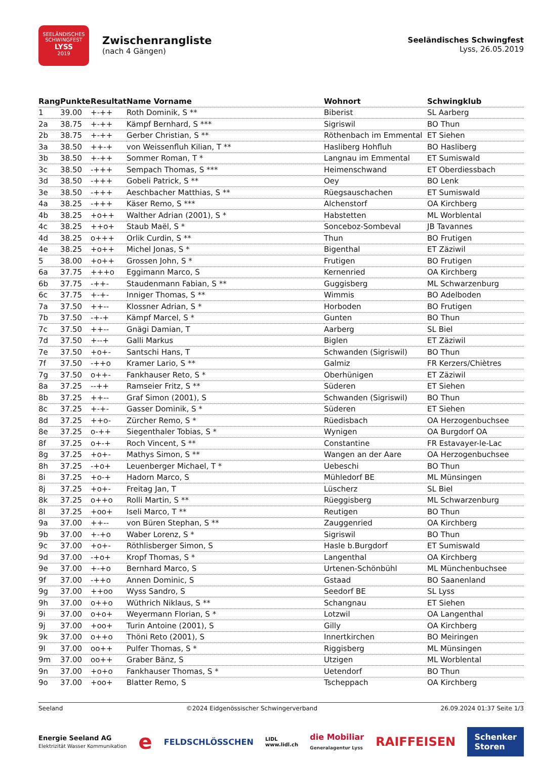SEELÄNDISCHES SCHWINGFEST
LYSS
2019
Zwischenrangliste
(nach 4 Gängen)
Seeländisches Schwingfest
Lyss, 26.05.2019
| Rang | Punkte | Resultat | Name Vorname | Wohnort | Schwingklub |
| --- | --- | --- | --- | --- | --- |
| 1 | 39.00 | +-++ | Roth Dominik, S ** | Biberist | SL Aarberg |
| 2a | 38.75 | +-++ | Kämpf Bernhard, S *** | Sigriswil | BO Thun |
| 2b | 38.75 | +-++ | Gerber Christian, S ** | Röthenbach im Emmental | ET Siehen |
| 3a | 38.50 | ++-+ | von Weissenfluh Kilian, T ** | Hasliberg Hohfluh | BO Hasliberg |
| 3b | 38.50 | +-++ | Sommer Roman, T * | Langnau im Emmental | ET Sumiswald |
| 3c | 38.50 | -+++ | Sempach Thomas, S *** | Heimenschwand | ET Oberdiessbach |
| 3d | 38.50 | -+++ | Gobeli Patrick, S ** | Oey | BO Lenk |
| 3e | 38.50 | -+++ | Aeschbacher Matthias, S ** | Rüegsauschachen | ET Sumiswald |
| 4a | 38.25 | -+++ | Käser Remo, S *** | Alchenstorf | OA Kirchberg |
| 4b | 38.25 | +o++ | Walther Adrian (2001), S * | Habstetten | ML Worblental |
| 4c | 38.25 | ++o+ | Staub Maël, S * | Sonceboz-Sombeval | JB Tavannes |
| 4d | 38.25 | o+++ | Orlik Curdin, S ** | Thun | BO Frutigen |
| 4e | 38.25 | +o++ | Michel Jonas, S * | Bigenthal | ET Zäziwil |
| 5 | 38.00 | +o++ | Grossen John, S * | Frutigen | BO Frutigen |
| 6a | 37.75 | +++o | Eggimann Marco, S | Kernenried | OA Kirchberg |
| 6b | 37.75 | -++- | Staudenmann Fabian, S ** | Guggisberg | ML Schwarzenburg |
| 6c | 37.75 | +-+- | Inniger Thomas, S ** | Wimmis | BO Adelboden |
| 7a | 37.50 | ++-- | Klossner Adrian, S * | Horboden | BO Frutigen |
| 7b | 37.50 | -+-+ | Kämpf Marcel, S * | Gunten | BO Thun |
| 7c | 37.50 | ++-- | Gnägi Damian, T | Aarberg | SL Biel |
| 7d | 37.50 | +--+ | Galli Markus | Biglen | ET Zäziwil |
| 7e | 37.50 | +o+- | Santschi Hans, T | Schwanden (Sigriswil) | BO Thun |
| 7f | 37.50 | -++o | Kramer Lario, S ** | Galmiz | FR Kerzers/Chiètres |
| 7g | 37.50 | o++- | Fankhauser Reto, S * | Oberhünigen | ET Zäziwil |
| 8a | 37.25 | --++ | Ramseier Fritz, S ** | Süderen | ET Siehen |
| 8b | 37.25 | ++-- | Graf Simon (2001), S | Schwanden (Sigriswil) | BO Thun |
| 8c | 37.25 | +-+- | Gasser Dominik, S * | Süderen | ET Siehen |
| 8d | 37.25 | ++o- | Zürcher Remo, S * | Rüedisbach | OA Herzogenbuchsee |
| 8e | 37.25 | o-++ | Siegenthaler Tobias, S * | Wynigen | OA Burgdorf OA |
| 8f | 37.25 | o+-+ | Roch Vincent, S ** | Constantine | FR Estavayer-le-Lac |
| 8g | 37.25 | +o+- | Mathys Simon, S ** | Wangen an der Aare | OA Herzogenbuchsee |
| 8h | 37.25 | -+o+ | Leuenberger Michael, T * | Uebeschi | BO Thun |
| 8i | 37.25 | +o-+ | Hadorn Marco, S | Mühledorf BE | ML Münsingen |
| 8j | 37.25 | +o+- | Freitag Jan, T | Lüscherz | SL Biel |
| 8k | 37.25 | o++o | Rolli Martin, S ** | Rüeggisberg | ML Schwarzenburg |
| 8l | 37.25 | +oo+ | Iseli Marco, T ** | Reutigen | BO Thun |
| 9a | 37.00 | ++-- | von Büren Stephan, S ** | Zauggenried | OA Kirchberg |
| 9b | 37.00 | +-+o | Waber Lorenz, S * | Sigriswil | BO Thun |
| 9c | 37.00 | +o+- | Röthlisberger Simon, S | Hasle b.Burgdorf | ET Sumiswald |
| 9d | 37.00 | -+o+ | Kropf Thomas, S * | Langenthal | OA Kirchberg |
| 9e | 37.00 | +-+o | Bernhard Marco, S | Urtenen-Schönbühl | ML Münchenbuchsee |
| 9f | 37.00 | -++o | Annen Dominic, S | Gstaad | BO Saanenland |
| 9g | 37.00 | ++oo | Wyss Sandro, S | Seedorf BE | SL Lyss |
| 9h | 37.00 | o++o | Wüthrich Niklaus, S ** | Schangnau | ET Siehen |
| 9i | 37.00 | o+o+ | Weyermann Florian, S * | Lotzwil | OA Langenthal |
| 9j | 37.00 | +oo+ | Turin Antoine (2001), S | Gilly | OA Kirchberg |
| 9k | 37.00 | o++o | Thöni Reto (2001), S | Innertkirchen | BO Meiringen |
| 9l | 37.00 | oo++ | Pulfer Thomas, S * | Riggisberg | ML Münsingen |
| 9m | 37.00 | oo++ | Graber Bänz, S | Utzigen | ML Worblental |
| 9n | 37.00 | +o+o | Fankhauser Thomas, S * | Uetendorf | BO Thun |
| 9o | 37.00 | +oo+ | Blatter Remo, S | Tscheppach | OA Kirchberg |
Seeland ©2024 Eidgenössischer Schwingerverband 26.09.2024 01:37 Seite 1/3
Energie Seeland AG
Elektrizität Wasser Kommunikation e FELDSCHLÖSSCHEN LIDL
www.lidl.ch die Mobiliar
Generalagentur Lyss RAIFFEISEN Schenker
Storen